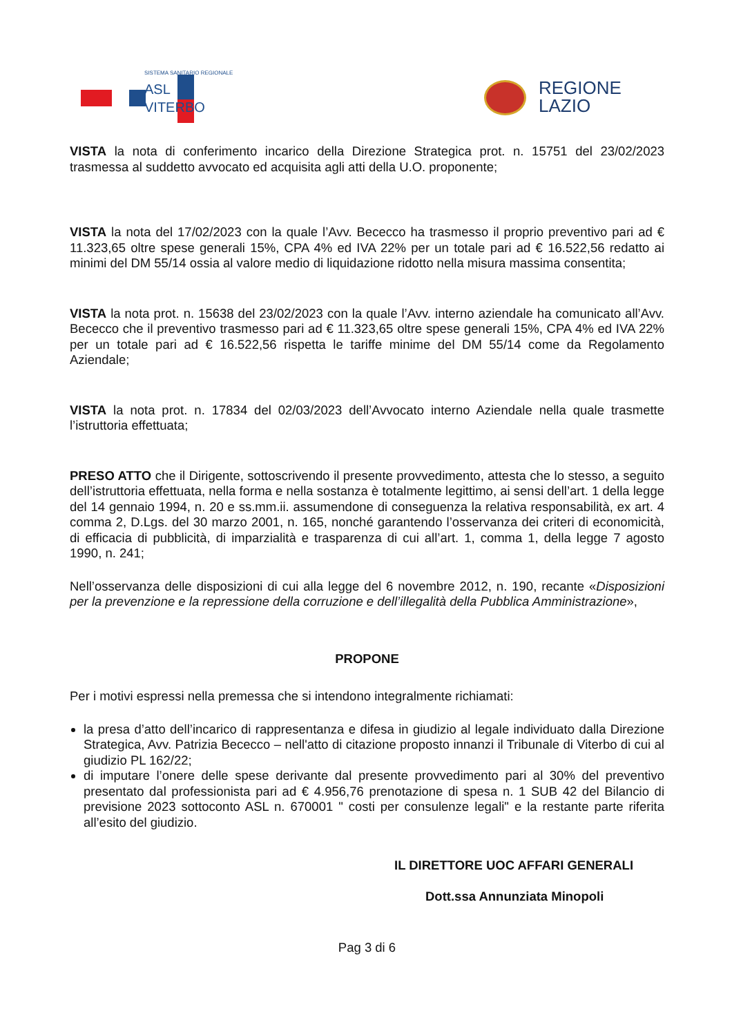SISTEMA SANITARIO REGIONALE
ASL
VITERBO
REGIONE
LAZIO
VISTA la nota di conferimento incarico della Direzione Strategica prot. n. 15751 del 23/02/2023 trasmessa al suddetto avvocato ed acquisita agli atti della U.O. proponente;
VISTA la nota del 17/02/2023 con la quale l’Avv. Bececco ha trasmesso il proprio preventivo pari ad € 11.323,65 oltre spese generali 15%, CPA 4% ed IVA 22% per un totale pari ad € 16.522,56 redatto ai minimi del DM 55/14 ossia al valore medio di liquidazione ridotto nella misura massima consentita;
VISTA la nota prot. n. 15638 del 23/02/2023 con la quale l’Avv. interno aziendale ha comunicato all’Avv. Bececco che il preventivo trasmesso pari ad € 11.323,65 oltre spese generali 15%, CPA 4% ed IVA 22% per un totale pari ad € 16.522,56 rispetta le tariffe minime del DM 55/14 come da Regolamento Aziendale;
VISTA la nota prot. n. 17834 del 02/03/2023 dell’Avvocato interno Aziendale nella quale trasmette l’istruttoria effettuata;
PRESO ATTO che il Dirigente, sottoscrivendo il presente provvedimento, attesta che lo stesso, a seguito dell’istruttoria effettuata, nella forma e nella sostanza è totalmente legittimo, ai sensi dell’art. 1 della legge del 14 gennaio 1994, n. 20 e ss.mm.ii. assumendone di conseguenza la relativa responsabilità, ex art. 4 comma 2, D.Lgs. del 30 marzo 2001, n. 165, nonché garantendo l’osservanza dei criteri di economicità, di efficacia di pubblicità, di imparzialità e trasparenza di cui all’art. 1, comma 1, della legge 7 agosto 1990, n. 241;
Nell’osservanza delle disposizioni di cui alla legge del 6 novembre 2012, n. 190, recante «Disposizioni per la prevenzione e la repressione della corruzione e dell’illegalità della Pubblica Amministrazione»,
PROPONE
Per i motivi espressi nella premessa che si intendono integralmente richiamati:
la presa d’atto dell’incarico di rappresentanza e difesa in giudizio al legale individuato dalla Direzione Strategica, Avv. Patrizia Bececco – nell'atto di citazione proposto innanzi il Tribunale di Viterbo di cui al giudizio PL 162/22;
di imputare l’onere delle spese derivante dal presente provvedimento pari al 30% del preventivo presentato dal professionista pari ad € 4.956,76 prenotazione di spesa n. 1 SUB 42 del Bilancio di previsione 2023 sottoconto ASL n. 670001 " costi per consulenze legali" e la restante parte riferita all’esito del giudizio.
IL DIRETTORE UOC AFFARI GENERALI
Dott.ssa Annunziata Minopoli
Pag 3 di 6